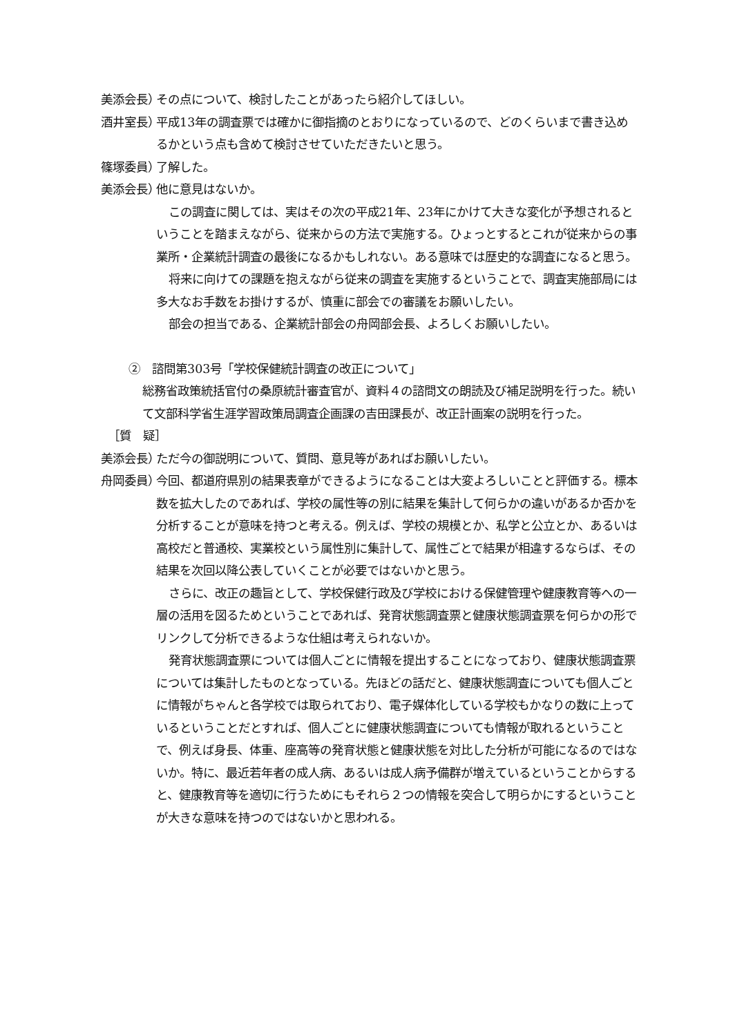美添会長） その点について、検討したことがあったら紹介してほしい。
酒井室長） 平成13年の調査票では確かに御指摘のとおりになっているので、どのくらいまで書き込めるかという点も含めて検討させていただきたいと思う。
篠塚委員） 了解した。
美添会長） 他に意見はないか。
この調査に関しては、実はその次の平成21年、23年にかけて大きな変化が予想されるということを踏まえながら、従来からの方法で実施する。ひょっとするとこれが従来からの事業所・企業統計調査の最後になるかもしれない。ある意味では歴史的な調査になると思う。
将来に向けての課題を抱えながら従来の調査を実施するということで、調査実施部局には多大なお手数をお掛けするが、慎重に部会での審議をお願いしたい。
部会の担当である、企業統計部会の舟岡部会長、よろしくお願いしたい。
②　諮問第303号「学校保健統計調査の改正について」
総務省政策統括官付の桑原統計審査官が、資料４の諮問文の朗読及び補足説明を行った。続いて文部科学省生涯学習政策局調査企画課の吉田課長が、改正計画案の説明を行った。
［質　疑］
美添会長） ただ今の御説明について、質問、意見等があればお願いしたい。
舟岡委員） 今回、都道府県別の結果表章ができるようになることは大変よろしいことと評価する。標本数を拡大したのであれば、学校の属性等の別に結果を集計して何らかの違いがあるか否かを分析することが意味を持つと考える。例えば、学校の規模とか、私学と公立とか、あるいは高校だと普通校、実業校という属性別に集計して、属性ごとで結果が相違するならば、その結果を次回以降公表していくことが必要ではないかと思う。
さらに、改正の趣旨として、学校保健行政及び学校における保健管理や健康教育等への一層の活用を図るためということであれば、発育状態調査票と健康状態調査票を何らかの形でリンクして分析できるような仕組は考えられないか。
発育状態調査票については個人ごとに情報を提出することになっており、健康状態調査票については集計したものとなっている。先ほどの話だと、健康状態調査についても個人ごとに情報がちゃんと各学校では取られており、電子媒体化している学校もかなりの数に上っているということだとすれば、個人ごとに健康状態調査についても情報が取れるということで、例えば身長、体重、座高等の発育状態と健康状態を対比した分析が可能になるのではないか。特に、最近若年者の成人病、あるいは成人病予備群が増えているということからすると、健康教育等を適切に行うためにもそれら２つの情報を突合して明らかにするということが大きな意味を持つのではないかと思われる。